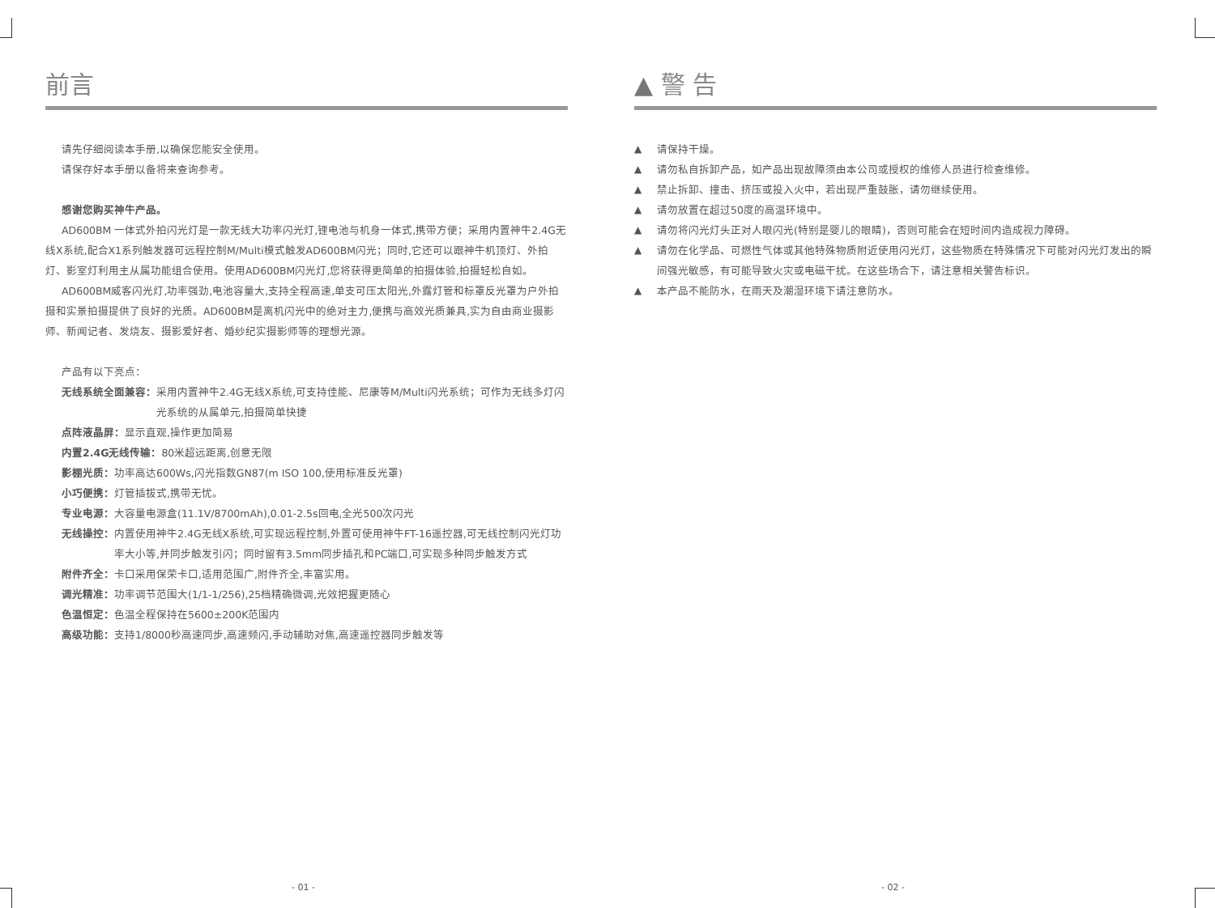前言
请先仔细阅读本手册,以确保您能安全使用。
请保存好本手册以备将来查询参考。
感谢您购买神牛产品。
AD600BM 一体式外拍闪光灯是一款无线大功率闪光灯,锂电池与机身一体式,携带方便；采用内置神牛2.4G无线X系统,配合X1系列触发器可远程控制M/Multi模式触发AD600BM闪光；同时,它还可以跟神牛机顶灯、外拍灯、影室灯利用主从属功能组合使用。使用AD600BM闪光灯,您将获得更简单的拍摄体验,拍摄轻松自如。
AD600BM威客闪光灯,功率强劲,电池容量大,支持全程高速,单支可压太阳光,外露灯管和标罩反光罩为户外拍摄和实景拍摄提供了良好的光质。AD600BM是离机闪光中的绝对主力,便携与高效光质兼具,实为自由商业摄影师、新闻记者、发烧友、摄影爱好者、婚纱纪实摄影师等的理想光源。
产品有以下亮点：
无线系统全面兼容： 采用内置神牛2.4G无线X系统,可支持佳能、尼康等M/Multi闪光系统；可作为无线多灯闪光系统的从属单元,拍摄简单快捷
点阵液晶屏： 显示直观,操作更加简易
内置2.4G无线传输： 80米超远距离,创意无限
影棚光质： 功率高达600Ws,闪光指数GN87(m ISO 100,使用标准反光罩)
小巧便携： 灯管插拔式,携带无忧。
专业电源： 大容量电源盒(11.1V/8700mAh),0.01-2.5s回电,全光500次闪光
无线操控： 内置使用神牛2.4G无线X系统,可实现远程控制,外置可使用神牛FT-16遥控器,可无线控制闪光灯功率大小等,并同步触发引闪；同时留有3.5mm同步插孔和PC端口,可实现多种同步触发方式
附件齐全： 卡口采用保荣卡口,适用范围广,附件齐全,丰富实用。
调光精准： 功率调节范围大(1/1-1/256),25档精确微调,光效把握更随心
色温恒定： 色温全程保持在5600±200K范围内
高级功能： 支持1/8000秒高速同步,高速频闪,手动辅助对焦,高速遥控器同步触发等
▲ 警 告
▲ 请保持干燥。
▲ 请勿私自拆卸产品，如产品出现故障须由本公司或授权的维修人员进行检查维修。
▲ 禁止拆卸、撞击、挤压或投入火中，若出现严重鼓胀，请勿继续使用。
▲ 请勿放置在超过50度的高温环境中。
▲ 请勿将闪光灯头正对人眼闪光(特别是婴儿的眼睛)，否则可能会在短时间内造成视力障碍。
▲ 请勿在化学品、可燃性气体或其他特殊物质附近使用闪光灯，这些物质在特殊情况下可能对闪光灯发出的瞬间强光敏感，有可能导致火灾或电磁干扰。在这些场合下，请注意相关警告标识。
▲ 本产品不能防水，在雨天及潮湿环境下请注意防水。
- 01 - - 02 -